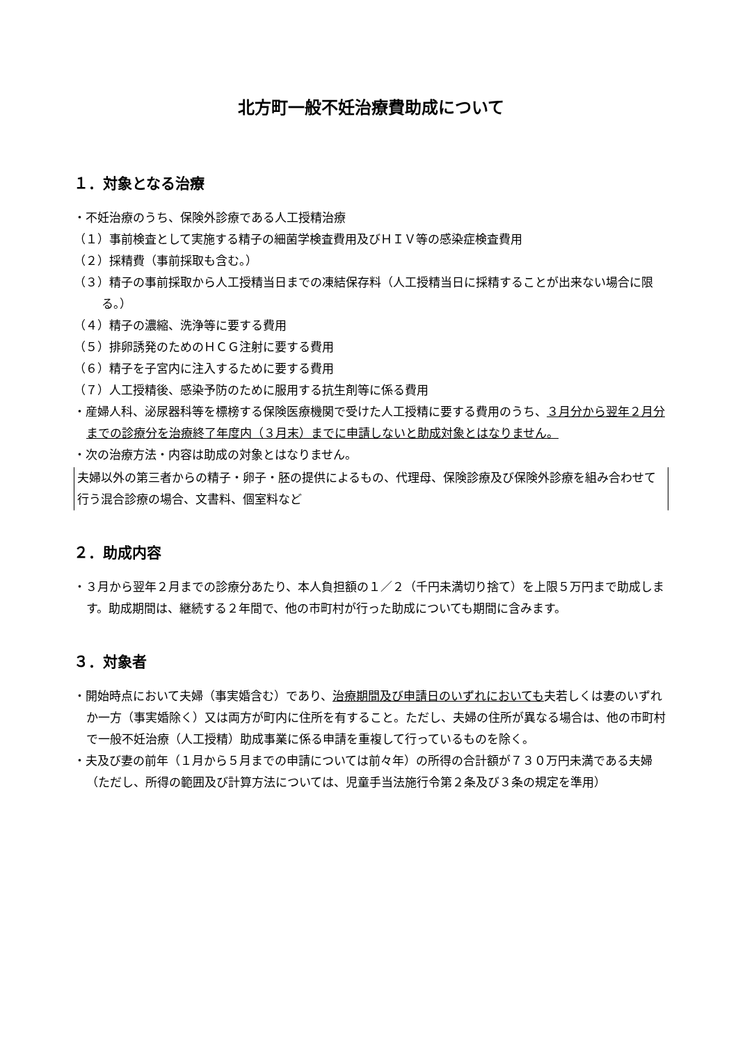北方町一般不妊治療費助成について
１．対象となる治療
・不妊治療のうち、保険外診療である人工授精治療
（１）事前検査として実施する精子の細菌学検査費用及びＨＩＶ等の感染症検査費用
（２）採精費（事前採取も含む。）
（３）精子の事前採取から人工授精当日までの凍結保存料（人工授精当日に採精することが出来ない場合に限る。）
（４）精子の濃縮、洗浄等に要する費用
（５）排卵誘発のためのＨＣＧ注射に要する費用
（６）精子を子宮内に注入するために要する費用
（７）人工授精後、感染予防のために服用する抗生剤等に係る費用
・産婦人科、泌尿器科等を標榜する保険医療機関で受けた人工授精に要する費用のうち、３月分から翌年２月分までの診療分を治療終了年度内（３月末）までに申請しないと助成対象とはなりません。
・次の治療方法・内容は助成の対象とはなりません。
夫婦以外の第三者からの精子・卵子・胚の提供によるもの、代理母、保険診療及び保険外診療を組み合わせて行う混合診療の場合、文書料、個室料など
２．助成内容
・３月から翌年２月までの診療分あたり、本人負担額の１／２（千円未満切り捨て）を上限５万円まで助成します。助成期間は、継続する２年間で、他の市町村が行った助成についても期間に含みます。
３．対象者
・開始時点において夫婦（事実婚含む）であり、治療期間及び申請日のいずれにおいても夫若しくは妻のいずれか一方（事実婚除く）又は両方が町内に住所を有すること。ただし、夫婦の住所が異なる場合は、他の市町村で一般不妊治療（人工授精）助成事業に係る申請を重複して行っているものを除く。
・夫及び妻の前年（１月から５月までの申請については前々年）の所得の合計額が７３０万円未満である夫婦（ただし、所得の範囲及び計算方法については、児童手当法施行令第２条及び３条の規定を準用）